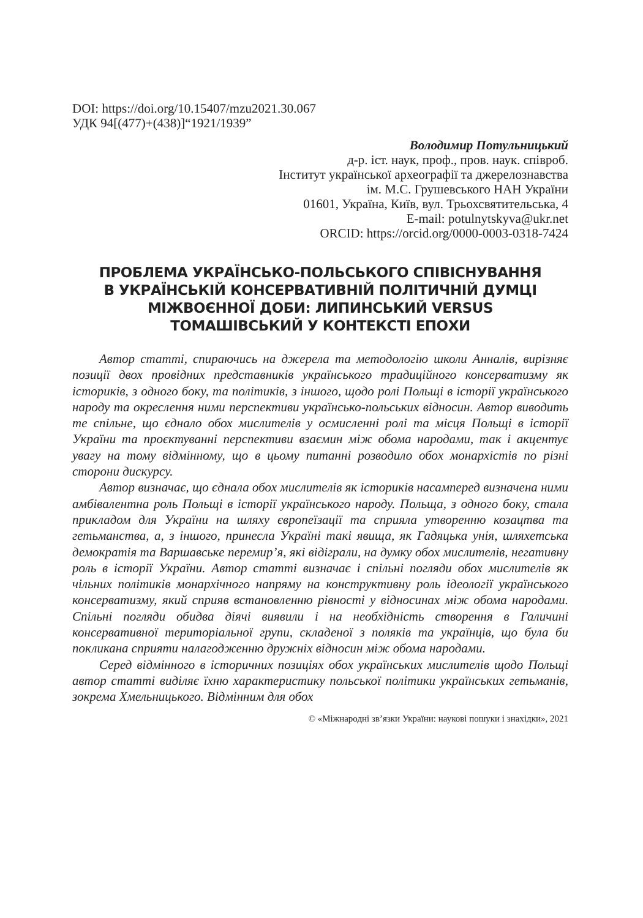DOI: https://doi.org/10.15407/mzu2021.30.067
УДК 94[(477)+(438)]“1921/1939”
Володимир Потульницький
д-р. іст. наук, проф., пров. наук. співроб.
Інститут української археографії та джерелознавства
ім. М.С. Грушевського НАН України
01601, Україна, Київ, вул. Трьохсвятительська, 4
E-mail: potulnytskyva@ukr.net
ORCID: https://orcid.org/0000-0003-0318-7424
ПРОБЛЕМА УКРАЇНСЬКО-ПОЛЬСЬКОГО СПІВІСНУВАННЯ
В УКРАЇНСЬКІЙ КОНСЕРВАТИВНІЙ ПОЛІТИЧНІЙ ДУМЦІ
МІЖВОЄННОЇ ДОБИ: ЛИПИНСЬКИЙ VERSUS
ТОМАШІВСЬКИЙ У КОНТЕКСТІ ЕПОХИ
Автор статті, спираючись на джерела та методологію школи Анналів, вирізняє позиції двох провідних представників українського традиційного консерватизму як істориків, з одного боку, та політиків, з іншого, щодо ролі Польщі в історії українського народу та окреслення ними перспективи українсько-польських відносин. Автор виводить те спільне, що єднало обох мислителів у осмисленні ролі та місця Польщі в історії України та проєктуванні перспективи взаємин між обома народами, так і акцентує увагу на тому відмінному, що в цьому питанні розводило обох монархістів по різні сторони дискурсу.
Автор визначає, що єднала обох мислителів як істориків насамперед визначена ними амбівалентна роль Польщі в історії українського народу. Польща, з одного боку, стала прикладом для України на шляху європеїзації та сприяла утворенню козацтва та гетьманства, а, з іншого, принесла Україні такі явища, як Гадяцька унія, шляхетська демократія та Варшавське перемир’я, які відіграли, на думку обох мислителів, негативну роль в історії України. Автор статті визначає і спільні погляди обох мислителів як чільних політиків монархічного напряму на конструктивну роль ідеології українського консерватизму, який сприяв встановленню рівності у відносинах між обома народами. Спільні погляди обидва діячі виявили і на необхідність створення в Галичині консервативної територіальної групи, складеної з поляків та українців, що була би покликана сприяти налагодженню дружніх відносин між обома народами.
Серед відмінного в історичних позиціях обох українських мислителів щодо Польщі автор статті виділяє їхню характеристику польської політики українських гетьманів, зокрема Хмельницького. Відмінним для обох
© «Міжнародні зв’язки України: наукові пошуки і знахідки», 2021